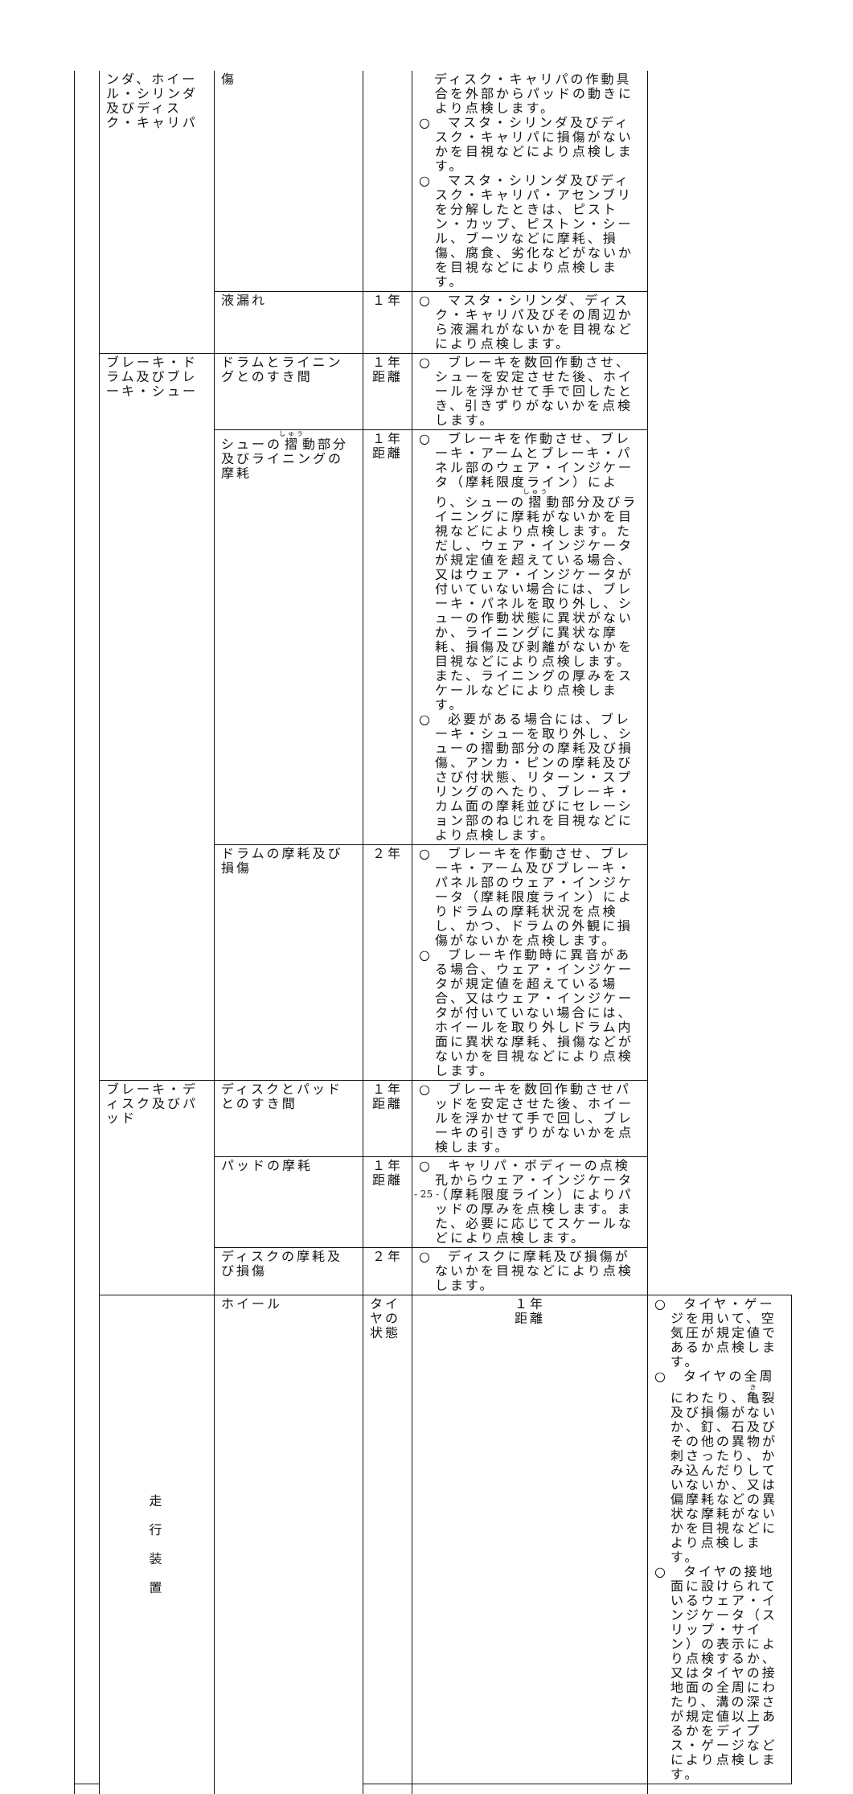| | ンダ、ホイール・シリンダ及びディスク・キャリパ | 傷 | | ディスク・キャリパの作動具合を外部からパッドの動きにより点検します。 ○ マスタ・シリンダ及びディスク・キャリパに損傷がないかを目視などにより点検します。 ○ マスタ・シリンダ及びディスク・キャリパ・アセンブリを分解したときは、ピストン・カップ、ピストン・シール、ブーツなどに摩耗、損傷、腐食、劣化などがないかを目視などにより点検します。 | |
| | | 液漏れ | １年 | ○ マスタ・シリンダ、ディスク・キャリパ及びその周辺から液漏れがないかを目視などにより点検します。 | |
| | ブレーキ・ドラム及びブレーキ・シュー | ドラムとライニングとのすき間 | １年 距離 | ○ ブレーキを数回作動させ、シューを安定させた後、ホイールを浮かせて手で回したとき、引きずりがないかを点検します。 | |
| | | シューの 摺 動部分及びライニングの摩耗 | １年 距離 | ○ ブレーキを作動させ、ブレーキ・アームとブレーキ・パネル部のウェア・インジケータ（摩耗限度ライン）により、シューの 摺 動部分及びライニングに摩耗がないかを目視などにより点検します。ただし、ウェア・インジケータが規定値を超えている場合、又はウェア・インジケータが付いていない場合には、ブレーキ・パネルを取り外し、シューの作動状態に異状がないか、ライニングに異状な摩耗、損傷及び剥離がないかを目視などにより点検します。また、ライニングの厚みをスケールなどにより点検します。 ○ 必要がある場合には、ブレーキ・シューを取り外し、シューの摺動部分の摩耗及び損傷、アンカ・ピンの摩耗及びさび付状態、リターン・スプリングのへたり、ブレーキ・カム面の摩耗並びにセレーション部のねじれを目視などにより点検します。 | |
| | | ドラムの摩耗及び損傷 | ２年 | ○ ブレーキを作動させ、ブレーキ・アーム及びブレーキ・パネル部のウェア・インジケータ（摩耗限度ライン）によりドラムの摩耗状況を点検し、かつ、ドラムの外観に損傷がないかを点検します。 ○ ブレーキ作動時に異音がある場合、ウェア・インジケータが規定値を超えている場合、又はウェア・インジケータが付いていない場合には、ホイールを取り外しドラム内面に異状な摩耗、損傷などがないかを目視などにより点検します。 | |
| | ブレーキ・ディスク及びパッド | ディスクとパッドとのすき間 | １年 距離 | ○ ブレーキを数回作動させパッドを安定させた後、ホイールを浮かせて手で回し、ブレーキの引きずりがないかを点検します。 | |
| | | パッドの摩耗 | １年 距離 | ○ キャリパ・ボディーの点検孔からウェア・インジケータ（摩耗限度ライン）によりパッドの厚みを点検します。また、必要に応じてスケールなどにより点検します。 | |
| | | ディスクの摩耗及び損傷 | ２年 | ○ ディスクに摩耗及び損傷がないかを目視などにより点検します。 | |
| | 走 行 装 置 | ホイール | タイヤの状態 | １年 距離 | ○ タイヤ・ゲージを用いて、空気圧が規定値であるか点検します。 ○ タイヤの全周にわたり、 亀 裂及び損傷がないか、釘、石及びその他の異物が刺さったり、かみ込んだりしていないか、又は偏摩耗などの異状な摩耗がないかを目視などにより点検します。 ○ タイヤの接地面に設けられているウェア・インジケータ（スリップ・サイン）の表示により点検するか、又はタイヤの接地面の全周にわたり、溝の深さが規定値以上あるかをディプス・ゲージなどにより点検します。 |
- 25 -